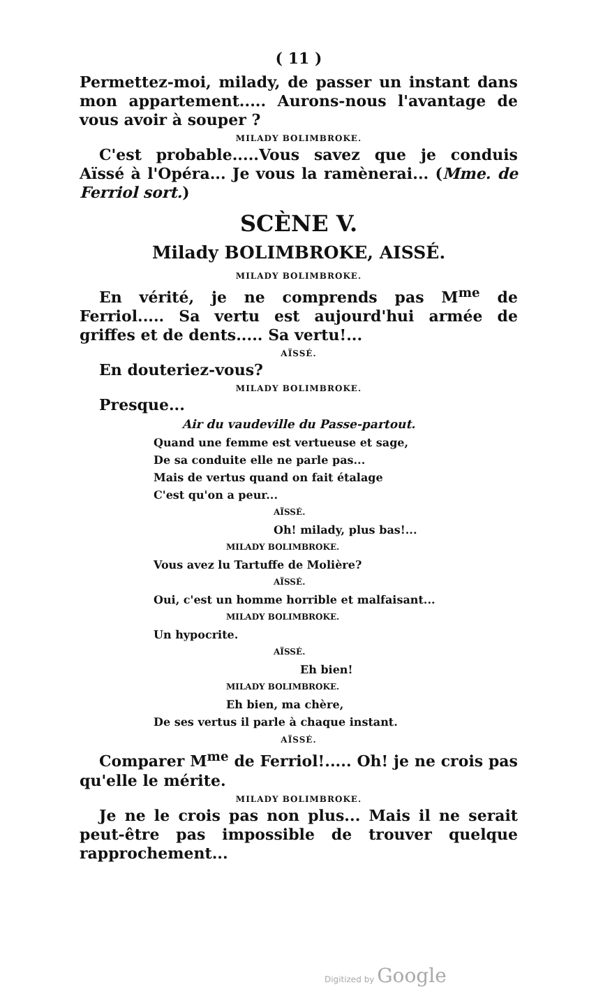( 11 )
Permettez-moi, milady, de passer un instant dans mon appartement..... Aurons-nous l'avantage de vous avoir à souper ?
MILADY BOLIMBROKE.
C'est probable.....Vous savez que je conduis Aïssé à l'Opéra... Je vous la ramènerai... (Mme. de Ferriol sort.)
SCÈNE V.
Milady BOLIMBROKE, AISSÉ.
MILADY BOLIMBROKE.
En vérité, je ne comprends pas M<sup>me</sup> de Ferriol..... Sa vertu est aujourd'hui armée de griffes et de dents..... Sa vertu!...
AÏSSÉ.
En douteriez-vous?
MILADY BOLIMBROKE.
Presque...
Air du vaudeville du Passe-partout.
Quand une femme est vertueuse et sage,
De sa conduite elle ne parle pas...
Mais de vertus quand on fait étalage
C'est qu'on a peur...
AÏSSÉ.
Oh! milady, plus bas!...
MILADY BOLIMBROKE.
Vous avez lu Tartuffe de Molière?
AÏSSÉ.
Oui, c'est un homme horrible et malfaisant...
MILADY BOLIMBROKE.
Un hypocrite.
AÏSSÉ.
Eh bien!
MILADY BOLIMBROKE.
Eh bien, ma chère,
De ses vertus il parle à chaque instant.
AÏSSÉ.
Comparer M<sup>me</sup> de Ferriol!..... Oh! je ne crois pas qu'elle le mérite.
MILADY BOLIMBROKE.
Je ne le crois pas non plus... Mais il ne serait peut-être pas impossible de trouver quelque rapprochement...
Digitized by Google